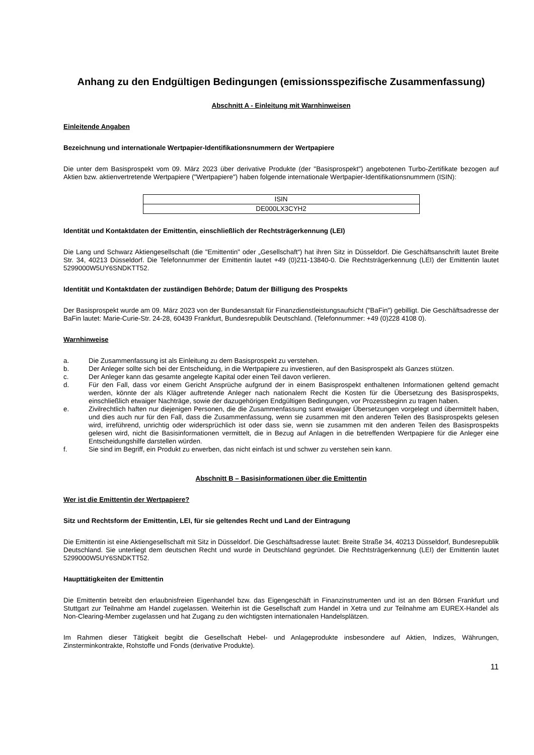Anhang zu den Endgültigen Bedingungen (emissionsspezifische Zusammenfassung)
Abschnitt A - Einleitung mit Warnhinweisen
Einleitende Angaben
Bezeichnung und internationale Wertpapier-Identifikationsnummern der Wertpapiere
Die unter dem Basisprospekt vom 09. März 2023 über derivative Produkte (der "Basisprospekt") angebotenen Turbo-Zertifikate bezogen auf Aktien bzw. aktienvertretende Wertpapiere ("Wertpapiere") haben folgende internationale Wertpapier-Identifikationsnummern (ISIN):
| ISIN |
| DE000LX3CYH2 |
Identität und Kontaktdaten der Emittentin, einschließlich der Rechtsträgerkennung (LEI)
Die Lang und Schwarz Aktiengesellschaft (die "Emittentin" oder „Gesellschaft“) hat ihren Sitz in Düsseldorf. Die Geschäftsanschrift lautet Breite Str. 34, 40213 Düsseldorf. Die Telefonnummer der Emittentin lautet +49 (0)211-13840-0. Die Rechtsträgerkennung (LEI) der Emittentin lautet 5299000W5UY6SNDKTT52.
Identität und Kontaktdaten der zuständigen Behörde; Datum der Billigung des Prospekts
Der Basisprospekt wurde am 09. März 2023 von der Bundesanstalt für Finanzdienstleistungsaufsicht ("BaFin") gebilligt. Die Geschäftsadresse der BaFin lautet: Marie-Curie-Str. 24-28, 60439 Frankfurt, Bundesrepublik Deutschland. (Telefonnummer: +49 (0)228 4108 0).
Warnhinweise
a. Die Zusammenfassung ist als Einleitung zu dem Basisprospekt zu verstehen.
b. Der Anleger sollte sich bei der Entscheidung, in die Wertpapiere zu investieren, auf den Basisprospekt als Ganzes stützen.
c. Der Anleger kann das gesamte angelegte Kapital oder einen Teil davon verlieren.
d. Für den Fall, dass vor einem Gericht Ansprüche aufgrund der in einem Basisprospekt enthaltenen Informationen geltend gemacht werden, könnte der als Kläger auftretende Anleger nach nationalem Recht die Kosten für die Übersetzung des Basisprospekts, einschließlich etwaiger Nachträge, sowie der dazugehörigen Endgültigen Bedingungen, vor Prozessbeginn zu tragen haben.
e. Zivilrechtlich haften nur diejenigen Personen, die die Zusammenfassung samt etwaiger Übersetzungen vorgelegt und übermittelt haben, und dies auch nur für den Fall, dass die Zusammenfassung, wenn sie zusammen mit den anderen Teilen des Basisprospekts gelesen wird, irreführend, unrichtig oder widersprüchlich ist oder dass sie, wenn sie zusammen mit den anderen Teilen des Basisprospekts gelesen wird, nicht die Basisinformationen vermittelt, die in Bezug auf Anlagen in die betreffenden Wertpapiere für die Anleger eine Entscheidungshilfe darstellen würden.
f. Sie sind im Begriff, ein Produkt zu erwerben, das nicht einfach ist und schwer zu verstehen sein kann.
Abschnitt B – Basisinformationen über die Emittentin
Wer ist die Emittentin der Wertpapiere?
Sitz und Rechtsform der Emittentin, LEI, für sie geltendes Recht und Land der Eintragung
Die Emittentin ist eine Aktiengesellschaft mit Sitz in Düsseldorf. Die Geschäftsadresse lautet: Breite Straße 34, 40213 Düsseldorf, Bundesrepublik Deutschland. Sie unterliegt dem deutschen Recht und wurde in Deutschland gegründet. Die Rechtsträgerkennung (LEI) der Emittentin lautet 5299000W5UY6SNDKTT52.
Haupttätigkeiten der Emittentin
Die Emittentin betreibt den erlaubnisfreien Eigenhandel bzw. das Eigengeschäft in Finanzinstrumenten und ist an den Börsen Frankfurt und Stuttgart zur Teilnahme am Handel zugelassen. Weiterhin ist die Gesellschaft zum Handel in Xetra und zur Teilnahme am EUREX-Handel als Non-Clearing-Member zugelassen und hat Zugang zu den wichtigsten internationalen Handelsplätzen.
Im Rahmen dieser Tätigkeit begibt die Gesellschaft Hebel- und Anlageprodukte insbesondere auf Aktien, Indizes, Währungen, Zinsterminkontrakte, Rohstoffe und Fonds (derivative Produkte).
11